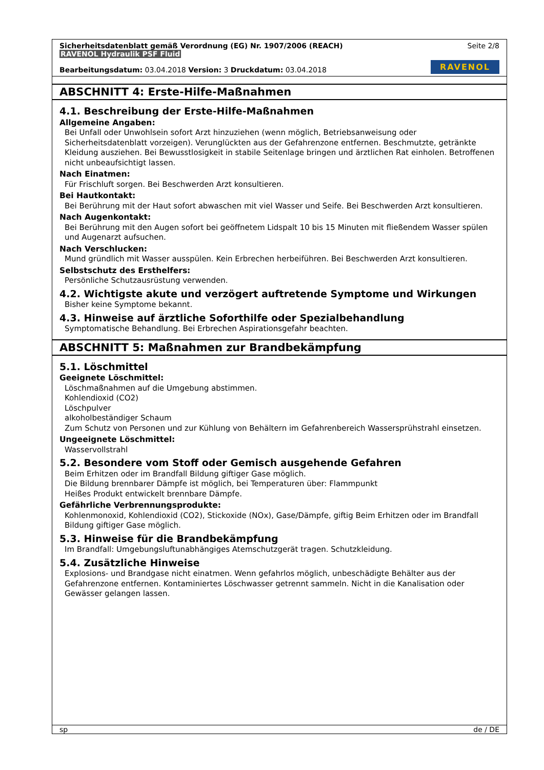Sicherheitsdatenblatt gemäß Verordnung (EG) Nr. 1907/2006 (REACH) Seite 2/8
RAVENOL Hydraulik PSF Fluid
Bearbeitungsdatum: 03.04.2018 Version: 3 Druckdatum: 03.04.2018 RAVENOL
ABSCHNITT 4: Erste-Hilfe-Maßnahmen
4.1. Beschreibung der Erste-Hilfe-Maßnahmen
Allgemeine Angaben:
Bei Unfall oder Unwohlsein sofort Arzt hinzuziehen (wenn möglich, Betriebsanweisung oder Sicherheitsdatenblatt vorzeigen). Verunglückten aus der Gefahrenzone entfernen. Beschmutzte, getränkte Kleidung ausziehen. Bei Bewusstlosigkeit in stabile Seitenlage bringen und ärztlichen Rat einholen. Betroffenen nicht unbeaufsichtigt lassen.
Nach Einatmen:
Für Frischluft sorgen. Bei Beschwerden Arzt konsultieren.
Bei Hautkontakt:
Bei Berührung mit der Haut sofort abwaschen mit viel Wasser und Seife. Bei Beschwerden Arzt konsultieren.
Nach Augenkontakt:
Bei Berührung mit den Augen sofort bei geöffnetem Lidspalt 10 bis 15 Minuten mit fließendem Wasser spülen und Augenarzt aufsuchen.
Nach Verschlucken:
Mund gründlich mit Wasser ausspülen. Kein Erbrechen herbeiführen. Bei Beschwerden Arzt konsultieren.
Selbstschutz des Ersthelfers:
Persönliche Schutzausrüstung verwenden.
4.2. Wichtigste akute und verzögert auftretende Symptome und Wirkungen
Bisher keine Symptome bekannt.
4.3. Hinweise auf ärztliche Soforthilfe oder Spezialbehandlung
Symptomatische Behandlung. Bei Erbrechen Aspirationsgefahr beachten.
ABSCHNITT 5: Maßnahmen zur Brandbekämpfung
5.1. Löschmittel
Geeignete Löschmittel:
Löschmaßnahmen auf die Umgebung abstimmen.
Kohlendioxid (CO2)
Löschpulver
alkoholbeständiger Schaum
Zum Schutz von Personen und zur Kühlung von Behältern im Gefahrenbereich Wassersprühstrahl einsetzen.
Ungeeignete Löschmittel:
Wasservollstrahl
5.2. Besondere vom Stoff oder Gemisch ausgehende Gefahren
Beim Erhitzen oder im Brandfall Bildung giftiger Gase möglich.
Die Bildung brennbarer Dämpfe ist möglich, bei Temperaturen über: Flammpunkt
Heißes Produkt entwickelt brennbare Dämpfe.
Gefährliche Verbrennungsprodukte:
Kohlenmonoxid, Kohlendioxid (CO2), Stickoxide (NOx), Gase/Dämpfe, giftig Beim Erhitzen oder im Brandfall Bildung giftiger Gase möglich.
5.3. Hinweise für die Brandbekämpfung
Im Brandfall: Umgebungsluftunabhängiges Atemschutzgerät tragen. Schutzkleidung.
5.4. Zusätzliche Hinweise
Explosions- und Brandgase nicht einatmen. Wenn gefahrlos möglich, unbeschädigte Behälter aus der Gefahrenzone entfernen. Kontaminiertes Löschwasser getrennt sammeln. Nicht in die Kanalisation oder Gewässer gelangen lassen.
sp de / DE